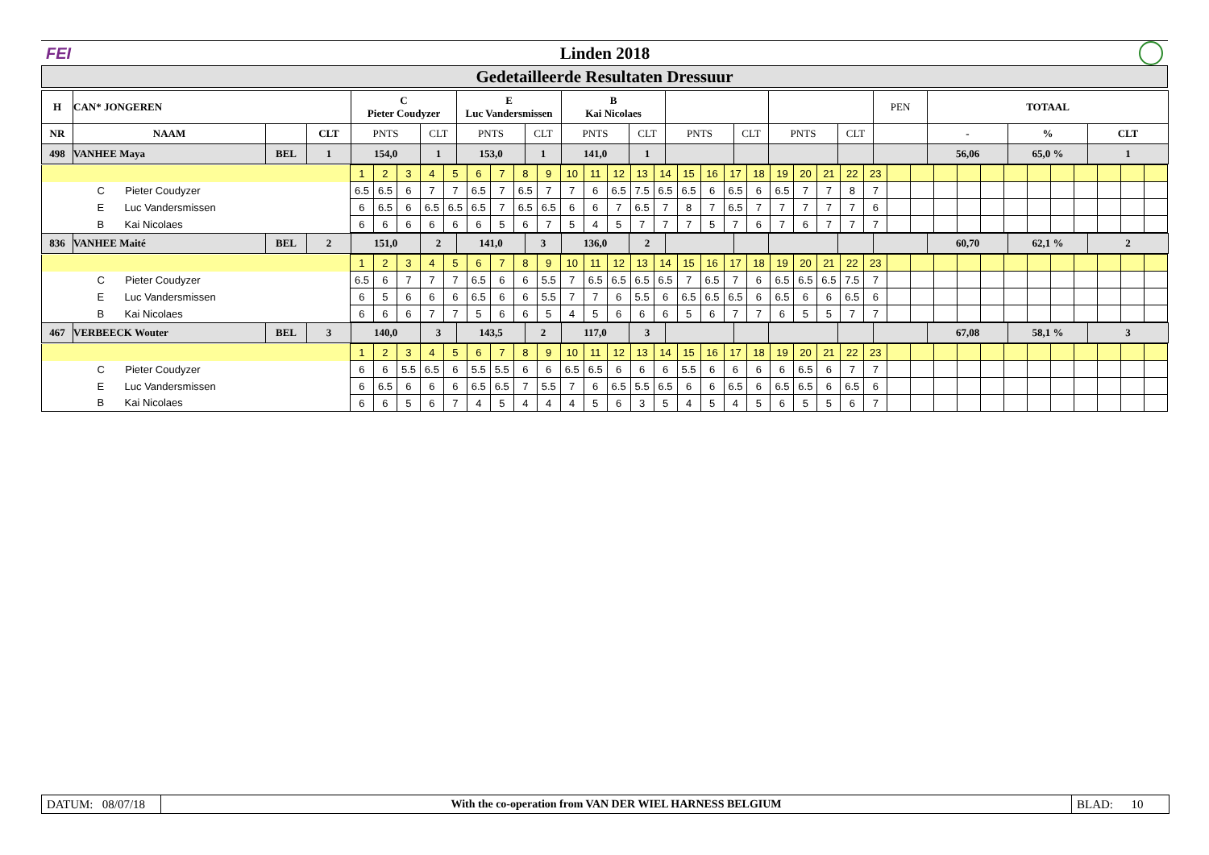FEI Linden 2018
Gedetailleerde Resultaten Dressuur
| H | CAN* JONGEREN | | | C Pieter Coudyzer | | E Luc Vandersmissen | | B Kai Nicolaes | | | | | | PEN | TOTAAL | | |
| NR | NAAM | | CLT | PNTS | CLT | PNTS | CLT | PNTS | CLT | PNTS | CLT | PNTS | CLT | | - | % | CLT |
| 498 | VANHEE Maya | BEL | 1 | 154,0 | 1 | 153,0 | 1 | 141,0 | 1 | | | | | | 56,06 | 65,0 % | 1 |
| | 1 | 2 | 3 | 4 | 5 | 6 | 7 | 8 | 9 | 10 | 11 | 12 | 13 | 14 | 15 | 16 | 17 | 18 | 19 | 20 | 21 | 22 | 23 | | | | | | | | | | | | |
| C Pieter Coudyzer | 6.5 | 6.5 | 6 | 7 | 7 | 6.5 | 7 | 6.5 | 7 | 7 | 6 | 6.5 | 7.5 | 6.5 | 6.5 | 6 | 6.5 | 6 | 6.5 | 7 | 7 | 8 | 7 | | | | | | | | | | | | |
| E Luc Vandersmissen | 6 | 6.5 | 6 | 6.5 | 6.5 | 6.5 | 7 | 6.5 | 6.5 | 6 | 6 | 7 | 6.5 | 7 | 8 | 7 | 6.5 | 7 | 7 | 7 | 7 | 7 | 6 | | | | | | | | | | | | |
| B Kai Nicolaes | 6 | 6 | 6 | 6 | 6 | 6 | 5 | 6 | 7 | 5 | 4 | 5 | 7 | 7 | 7 | 5 | 7 | 6 | 7 | 6 | 7 | 7 | 7 | | | | | | | | | | | | |
| 836 | VANHEE Maité | BEL | 2 | 151,0 | 2 | 141,0 | 3 | 136,0 | 2 | | | | | | 60,70 | 62,1 % | 2 |
| | 1 | 2 | 3 | 4 | 5 | 6 | 7 | 8 | 9 | 10 | 11 | 12 | 13 | 14 | 15 | 16 | 17 | 18 | 19 | 20 | 21 | 22 | 23 | | | | | | | | | | | | |
| C Pieter Coudyzer | 6.5 | 6 | 7 | 7 | 7 | 6.5 | 6 | 6 | 5.5 | 7 | 6.5 | 6.5 | 6.5 | 6.5 | 7 | 6.5 | 7 | 6 | 6.5 | 6.5 | 6.5 | 7.5 | 7 | | | | | | | | | | | | |
| E Luc Vandersmissen | 6 | 5 | 6 | 6 | 6 | 6.5 | 6 | 6 | 5.5 | 7 | 7 | 6 | 5.5 | 6 | 6.5 | 6.5 | 6.5 | 6 | 6.5 | 6 | 6 | 6.5 | 6 | | | | | | | | | | | | |
| B Kai Nicolaes | 6 | 6 | 6 | 7 | 7 | 5 | 6 | 6 | 5 | 4 | 5 | 6 | 6 | 6 | 5 | 6 | 7 | 7 | 6 | 5 | 5 | 7 | 7 | | | | | | | | | | | | |
| 467 | VERBEECK Wouter | BEL | 3 | 140,0 | 3 | 143,5 | 2 | 117,0 | 3 | | | | | | 67,08 | 58,1 % | 3 |
| | 1 | 2 | 3 | 4 | 5 | 6 | 7 | 8 | 9 | 10 | 11 | 12 | 13 | 14 | 15 | 16 | 17 | 18 | 19 | 20 | 21 | 22 | 23 | | | | | | | | | | | | |
| C Pieter Coudyzer | 6 | 6 | 5.5 | 6.5 | 6 | 5.5 | 5.5 | 6 | 6 | 6.5 | 6.5 | 6 | 6 | 6 | 5.5 | 6 | 6 | 6 | 6 | 6.5 | 6 | 7 | 7 | | | | | | | | | | | | |
| E Luc Vandersmissen | 6 | 6.5 | 6 | 6 | 6 | 6.5 | 6.5 | 7 | 5.5 | 7 | 6 | 6.5 | 5.5 | 6.5 | 6 | 6 | 6.5 | 6 | 6.5 | 6.5 | 6 | 6.5 | 6 | | | | | | | | | | | | |
| B Kai Nicolaes | 6 | 6 | 5 | 6 | 7 | 4 | 5 | 4 | 4 | 4 | 5 | 6 | 3 | 5 | 4 | 5 | 4 | 5 | 6 | 5 | 5 | 6 | 7 | | | | | | | | | | | | |
DATUM: 08/07/18
With the co-operation from VAN DER WIEL HARNESS BELGIUM
BLAD: 10